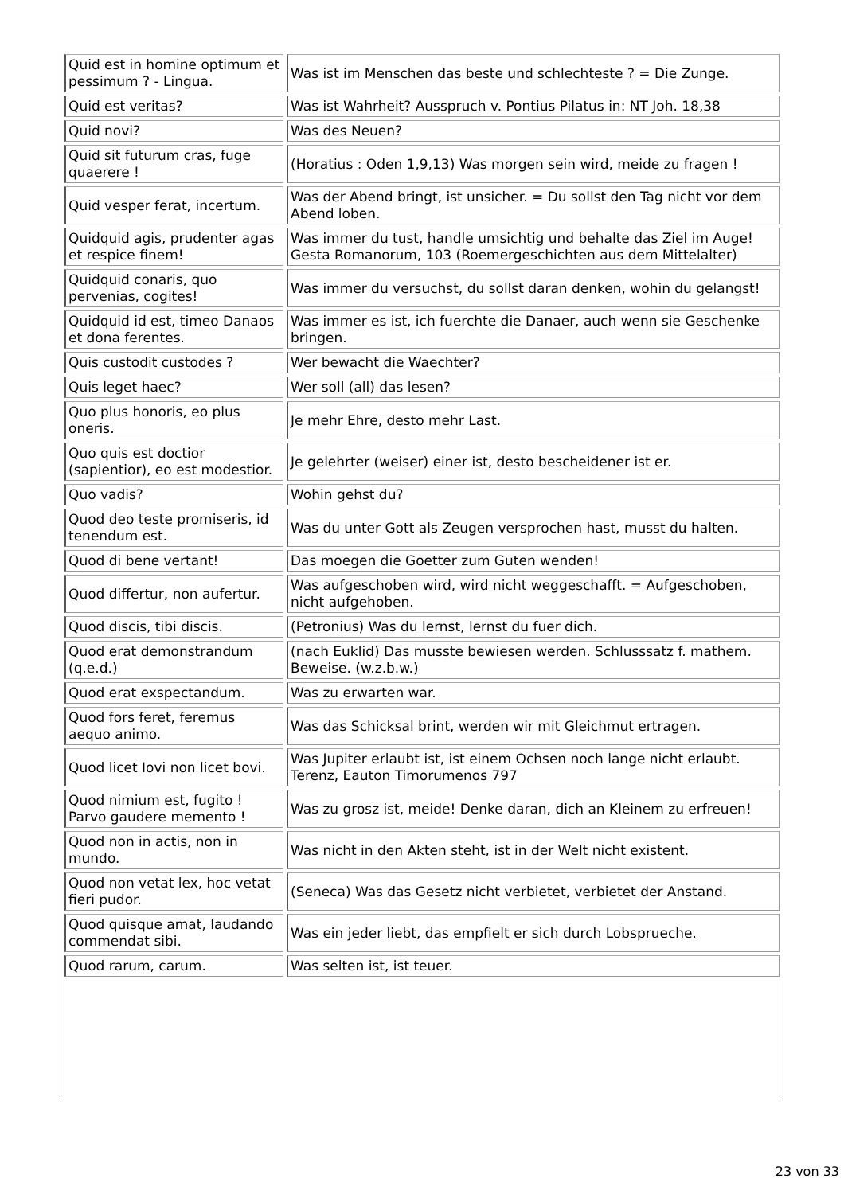| Quid est in homine optimum et pessimum ? - Lingua. | Was ist im Menschen das beste und schlechteste ? = Die Zunge. |
| Quid est veritas? | Was ist Wahrheit? Ausspruch v. Pontius Pilatus in: NT Joh. 18,38 |
| Quid novi? | Was des Neuen? |
| Quid sit futurum cras, fuge quaerere ! | (Horatius : Oden 1,9,13) Was morgen sein wird, meide zu fragen ! |
| Quid vesper ferat, incertum. | Was der Abend bringt, ist unsicher. = Du sollst den Tag nicht vor dem Abend loben. |
| Quidquid agis, prudenter agas et respice finem! | Was immer du tust, handle umsichtig und behalte das Ziel im Auge! Gesta Romanorum, 103 (Roemergeschichten aus dem Mittelalter) |
| Quidquid conaris, quo pervenias, cogites! | Was immer du versuchst, du sollst daran denken, wohin du gelangst! |
| Quidquid id est, timeo Danaos et dona ferentes. | Was immer es ist, ich fuerchte die Danaer, auch wenn sie Geschenke bringen. |
| Quis custodit custodes ? | Wer bewacht die Waechter? |
| Quis leget haec? | Wer soll (all) das lesen? |
| Quo plus honoris, eo plus oneris. | Je mehr Ehre, desto mehr Last. |
| Quo quis est doctior (sapientior), eo est modestior. | Je gelehrter (weiser) einer ist, desto bescheidener ist er. |
| Quo vadis? | Wohin gehst du? |
| Quod deo teste promiseris, id tenendum est. | Was du unter Gott als Zeugen versprochen hast, musst du halten. |
| Quod di bene vertant! | Das moegen die Goetter zum Guten wenden! |
| Quod differtur, non aufertur. | Was aufgeschoben wird, wird nicht weggeschafft. = Aufgeschoben, nicht aufgehoben. |
| Quod discis, tibi discis. | (Petronius) Was du lernst, lernst du fuer dich. |
| Quod erat demonstrandum (q.e.d.) | (nach Euklid) Das musste bewiesen werden. Schlusssatz f. mathem. Beweise. (w.z.b.w.) |
| Quod erat exspectandum. | Was zu erwarten war. |
| Quod fors feret, feremus aequo animo. | Was das Schicksal brint, werden wir mit Gleichmut ertragen. |
| Quod licet Iovi non licet bovi. | Was Jupiter erlaubt ist, ist einem Ochsen noch lange nicht erlaubt. Terenz, Eauton Timorumenos 797 |
| Quod nimium est, fugito ! Parvo gaudere memento ! | Was zu grosz ist, meide! Denke daran, dich an Kleinem zu erfreuen! |
| Quod non in actis, non in mundo. | Was nicht in den Akten steht, ist in der Welt nicht existent. |
| Quod non vetat lex, hoc vetat fieri pudor. | (Seneca) Was das Gesetz nicht verbietet, verbietet der Anstand. |
| Quod quisque amat, laudando commendat sibi. | Was ein jeder liebt, das empfielt er sich durch Lobsprueche. |
| Quod rarum, carum. | Was selten ist, ist teuer. |
23 von 33